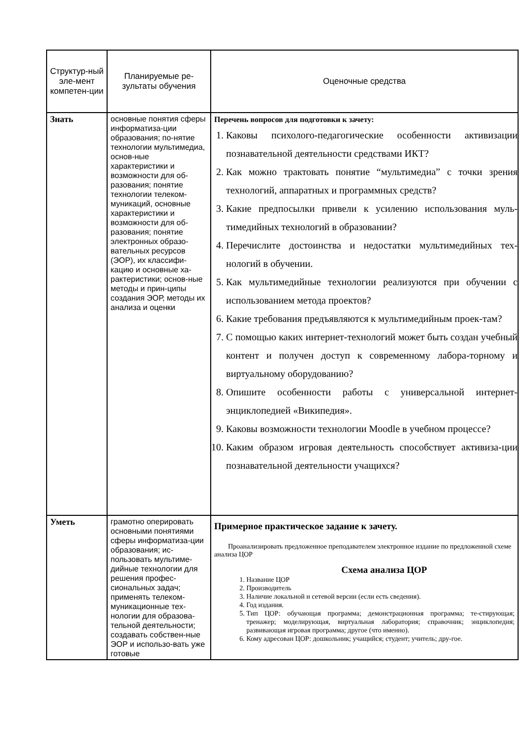| Структур-ный эле-мент компетен-ции | Планируемые ре-зультаты обучения | Оценочные средства |
| Знать | основные понятия сферы информатиза-ции образования; по-нятие технологии мультимедиа, основ-ные характеристики и возможности для об-разования; понятие технологии телеком-муникаций, основные характеристики и возможности для об-разования; понятие электронных образо-вательных ресурсов (ЭОР), их классифи-кацию и основные ха-рактеристики; основ-ные методы и прин-ципы создания ЭОР, методы их анализа и оценки | Перечень вопросов для подготовки к зачету: 1. Каковы психолого-педагогические особенности активизации познавательной деятельности средствами ИКТ? 2. Как можно трактовать понятие “мультимедиа” с точки зрения технологий, аппаратных и программных средств? 3. Какие предпосылки привели к усилению использования муль-тимедийных технологий в образовании? 4. Перечислите достоинства и недостатки мультимедийных тех-нологий в обучении. 5. Как мультимедийные технологии реализуются при обучении с использованием метода проектов? 6. Какие требования предъявляются к мультимедийным проек-там? 7. С помощью каких интернет-технологий может быть создан учебный контент и получен доступ к современному лабора-торному и виртуальному оборудованию? 8. Опишите особенности работы с универсальной интернет-энциклопедией «Википедия». 9. Каковы возможности технологии Moodle в учебном процессе? 10. Каким образом игровая деятельность способствует активиза-ции познавательной деятельности учащихся? |
| Уметь | грамотно оперировать основными понятиями сферы информатиза-ции образования; ис-пользовать мультиме-дийные технологии для решения профес-сиональных задач; применять телеком-муникационные тех-нологии для образова-тельной деятельности; создавать собствен-ные ЭОР и использо-вать уже готовые | Примерное практическое задание к зачету. Проанализировать предложенное преподавателем электронное издание по предложенной схеме анализа ЦОР Схема анализа ЦОР 1. Название ЦОР 2. Производитель 3. Наличие локальной и сетевой версии (если есть сведения). 4. Год издания. 5. Тип ЦОР: обучающая программа; демонстрационная программа; те-стирующая; тренажер; моделирующая, виртуальная лаборатория; справочник; энциклопедия; развивающая игровая программа; другое (что именно). 6. Кому адресован ЦОР: дошкольник; учащийся; студент; учитель; дру-гое. |